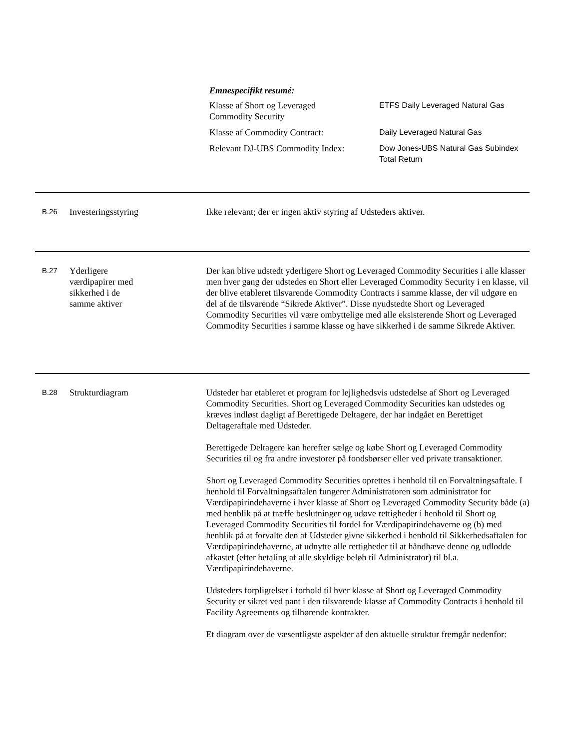Emnespecifikt resumé:
Klasse af Short og Leveraged
Commodity Security
ETFS Daily Leveraged Natural Gas
Klasse af Commodity Contract: Daily Leveraged Natural Gas
Relevant DJ-UBS Commodity Index:
Dow Jones-UBS Natural Gas Subindex
Total Return
B.26
Investeringsstyring Ikke relevant; der er ingen aktiv styring af Udsteders aktiver.
B.27
Yderligere
værdipapirer med
sikkerhed i de
samme aktiver
Der kan blive udstedt yderligere Short og Leveraged Commodity Securities i alle klasser men hver gang der udstedes en Short eller Leveraged Commodity Security i en klasse, vil der blive etableret tilsvarende Commodity Contracts i samme klasse, der vil udgøre en del af de tilsvarende “Sikrede Aktiver”. Disse nyudstedte Short og Leveraged Commodity Securities vil være ombyttelige med alle eksisterende Short og Leveraged Commodity Securities i samme klasse og have sikkerhed i de samme Sikrede Aktiver.
B.28
Strukturdiagram Udsteder har etableret et program for lejlighedsvis udstedelse af Short og Leveraged Commodity Securities. Short og Leveraged Commodity Securities kan udstedes og kræves indløst dagligt af Berettigede Deltagere, der har indgået en Berettiget Deltageraftale med Udsteder.
Berettigede Deltagere kan herefter sælge og købe Short og Leveraged Commodity Securities til og fra andre investorer på fondsbørser eller ved private transaktioner.
Short og Leveraged Commodity Securities oprettes i henhold til en Forvaltningsaftale. I henhold til Forvaltningsaftalen fungerer Administratoren som administrator for Værdipapirindehaverne i hver klasse af Short og Leveraged Commodity Security både (a) med henblik på at træffe beslutninger og udøve rettigheder i henhold til Short og Leveraged Commodity Securities til fordel for Værdipapirindehaverne og (b) med henblik på at forvalte den af Udsteder givne sikkerhed i henhold til Sikkerhedsaftalen for Værdipapirindehaverne, at udnytte alle rettigheder til at håndhæve denne og udlodde afkastet (efter betaling af alle skyldige beløb til Administrator) til bl.a. Værdipapirindehaverne.
Udsteders forpligtelser i forhold til hver klasse af Short og Leveraged Commodity Security er sikret ved pant i den tilsvarende klasse af Commodity Contracts i henhold til Facility Agreements og tilhørende kontrakter.
Et diagram over de væsentligste aspekter af den aktuelle struktur fremgår nedenfor: